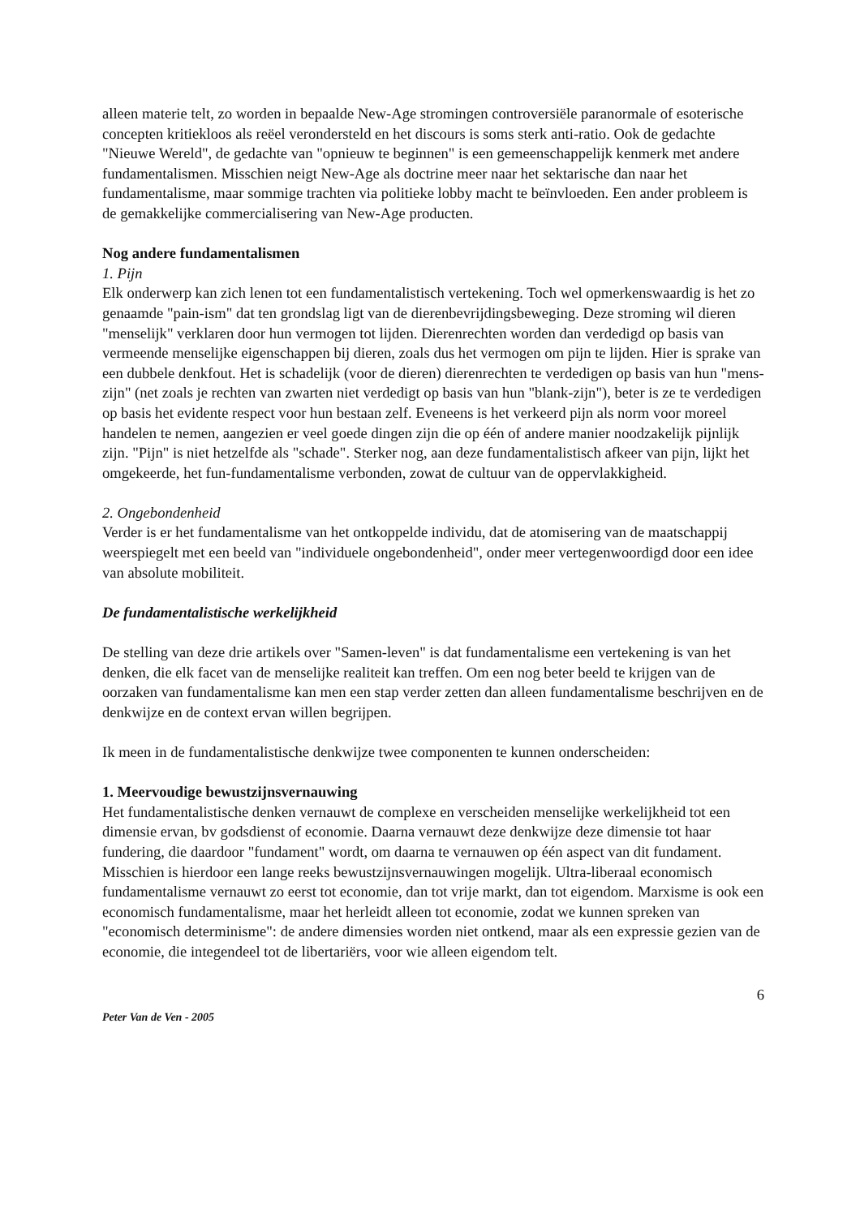alleen materie telt, zo worden in bepaalde New-Age stromingen controversiële paranormale of esoterische concepten kritiekloos als reëel verondersteld en het discours is soms sterk anti-ratio. Ook de gedachte "Nieuwe Wereld", de gedachte van "opnieuw te beginnen" is een gemeenschappelijk kenmerk met andere fundamentalismen. Misschien neigt New-Age als doctrine meer naar het sektarische dan naar het fundamentalisme, maar sommige trachten via politieke lobby macht te beïnvloeden. Een ander probleem is de gemakkelijke commercialisering van New-Age producten.
Nog andere fundamentalismen
1. Pijn
Elk onderwerp kan zich lenen tot een fundamentalistisch vertekening. Toch wel opmerkenswaardig is het zo genaamde "pain-ism" dat ten grondslag ligt van de dierenbevrijdingsbeweging. Deze stroming wil dieren "menselijk" verklaren door hun vermogen tot lijden. Dierenrechten worden dan verdedigd op basis van vermeende menselijke eigenschappen bij dieren, zoals dus het vermogen om pijn te lijden. Hier is sprake van een dubbele denkfout. Het is schadelijk (voor de dieren) dierenrechten te verdedigen op basis van hun "mens-zijn" (net zoals je rechten van zwarten niet verdedigt op basis van hun "blank-zijn"), beter is ze te verdedigen op basis het evidente respect voor hun bestaan zelf. Eveneens is het verkeerd pijn als norm voor moreel handelen te nemen, aangezien er veel goede dingen zijn die op één of andere manier noodzakelijk pijnlijk zijn. "Pijn" is niet hetzelfde als "schade". Sterker nog, aan deze fundamentalistisch afkeer van pijn, lijkt het omgekeerde, het fun-fundamentalisme verbonden, zowat de cultuur van de oppervlakkigheid.
2. Ongebondenheid
Verder is er het fundamentalisme van het ontkoppelde individu, dat de atomisering van de maatschappij weerspiegelt met een beeld van "individuele ongebondenheid", onder meer vertegenwoordigd door een idee van absolute mobiliteit.
De fundamentalistische werkelijkheid
De stelling van deze drie artikels over "Samen-leven" is dat fundamentalisme een vertekening is van het denken, die elk facet van de menselijke realiteit kan treffen. Om een nog beter beeld te krijgen van de oorzaken van fundamentalisme kan men een stap verder zetten dan alleen fundamentalisme beschrijven en de denkwijze en de context ervan willen begrijpen.
Ik meen in de fundamentalistische denkwijze twee componenten te kunnen onderscheiden:
1. Meervoudige bewustzijnsvernauwing
Het fundamentalistische denken vernauwt de complexe en verscheiden menselijke werkelijkheid tot een dimensie ervan, bv godsdienst of economie. Daarna vernauwt deze denkwijze deze dimensie tot haar fundering, die daardoor "fundament" wordt, om daarna te vernauwen op één aspect van dit fundament. Misschien is hierdoor een lange reeks bewustzijnsvernauwingen mogelijk. Ultra-liberaal economisch fundamentalisme vernauwt zo eerst tot economie, dan tot vrije markt, dan tot eigendom. Marxisme is ook een economisch fundamentalisme, maar het herleidt alleen tot economie, zodat we kunnen spreken van "economisch determinisme": de andere dimensies worden niet ontkend, maar als een expressie gezien van de economie, die integendeel tot de libertariërs, voor wie alleen eigendom telt.
6
Peter Van de Ven - 2005